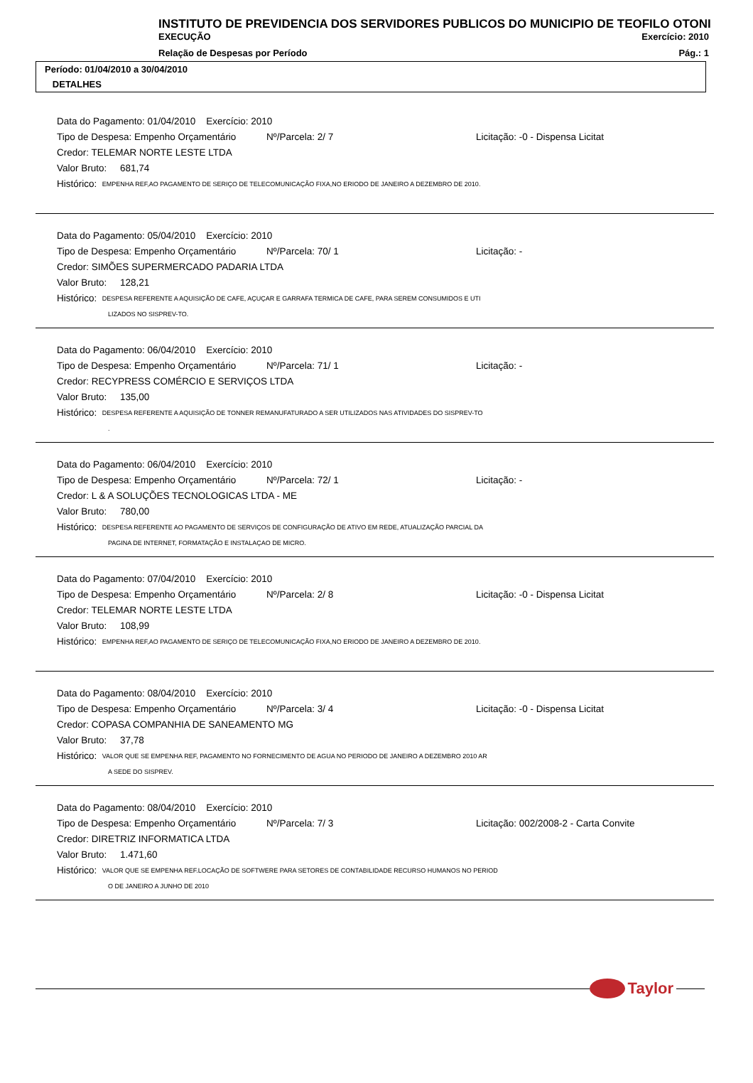INSTITUTO DE PREVIDENCIA DOS SERVIDORES PUBLICOS DO MUNICIPIO DE TEOFILO OTONI
EXECUÇÃO Exercício: 2010
Relação de Despesas por Período Pág.: 1
Período: 01/04/2010 a 30/04/2010
DETALHES
Data do Pagamento: 01/04/2010 Exercício: 2010
Tipo de Despesa: Empenho Orçamentário Nº/Parcela: 2/ 7 Licitação: -0 - Dispensa Licitat
Credor: TELEMAR NORTE LESTE LTDA
Valor Bruto: 681,74
Histórico: EMPENHA REF,AO PAGAMENTO DE SERIÇO DE TELECOMUNICAÇÃO FIXA,NO ERIODO DE JANEIRO A DEZEMBRO DE 2010.
Data do Pagamento: 05/04/2010 Exercício: 2010
Tipo de Despesa: Empenho Orçamentário Nº/Parcela: 70/ 1 Licitação: -
Credor: SIMÕES SUPERMERCADO PADARIA LTDA
Valor Bruto: 128,21
Histórico: DESPESA REFERENTE A AQUISIÇÃO DE CAFE, AÇUÇAR E GARRAFA TERMICA DE CAFE, PARA SEREM CONSUMIDOS E UTI
LIZADOS NO SISPREV-TO.
Data do Pagamento: 06/04/2010 Exercício: 2010
Tipo de Despesa: Empenho Orçamentário Nº/Parcela: 71/ 1 Licitação: -
Credor: RECYPRESS COMÉRCIO E SERVIÇOS LTDA
Valor Bruto: 135,00
Histórico: DESPESA REFERENTE A AQUISIÇÃO DE TONNER REMANUFATURADO A SER UTILIZADOS NAS ATIVIDADES DO SISPREV-TO
.
Data do Pagamento: 06/04/2010 Exercício: 2010
Tipo de Despesa: Empenho Orçamentário Nº/Parcela: 72/ 1 Licitação: -
Credor: L & A SOLUÇÕES TECNOLOGICAS LTDA - ME
Valor Bruto: 780,00
Histórico: DESPESA REFERENTE AO PAGAMENTO DE SERVIÇOS DE CONFIGURAÇÃO DE ATIVO EM REDE, ATUALIZAÇÃO PARCIAL DA
PAGINA DE INTERNET, FORMATAÇÃO E INSTALAÇAO DE MICRO.
Data do Pagamento: 07/04/2010 Exercício: 2010
Tipo de Despesa: Empenho Orçamentário Nº/Parcela: 2/ 8 Licitação: -0 - Dispensa Licitat
Credor: TELEMAR NORTE LESTE LTDA
Valor Bruto: 108,99
Histórico: EMPENHA REF,AO PAGAMENTO DE SERIÇO DE TELECOMUNICAÇÃO FIXA,NO ERIODO DE JANEIRO A DEZEMBRO DE 2010.
Data do Pagamento: 08/04/2010 Exercício: 2010
Tipo de Despesa: Empenho Orçamentário Nº/Parcela: 3/ 4 Licitação: -0 - Dispensa Licitat
Credor: COPASA COMPANHIA DE SANEAMENTO MG
Valor Bruto: 37,78
Histórico: VALOR QUE SE EMPENHA REF, PAGAMENTO NO FORNECIMENTO DE AGUA NO PERIODO DE JANEIRO A DEZEMBRO 2010 AR
A SEDE DO SISPREV.
Data do Pagamento: 08/04/2010 Exercício: 2010
Tipo de Despesa: Empenho Orçamentário Nº/Parcela: 7/ 3 Licitação: 002/2008-2 - Carta Convite
Credor: DIRETRIZ INFORMATICA LTDA
Valor Bruto: 1.471,60
Histórico: VALOR QUE SE EMPENHA REF.LOCAÇÃO DE SOFTWERE PARA SETORES DE CONTABILIDADE RECURSO HUMANOS NO PERIOD
O DE JANEIRO A JUNHO DE 2010
Taylor